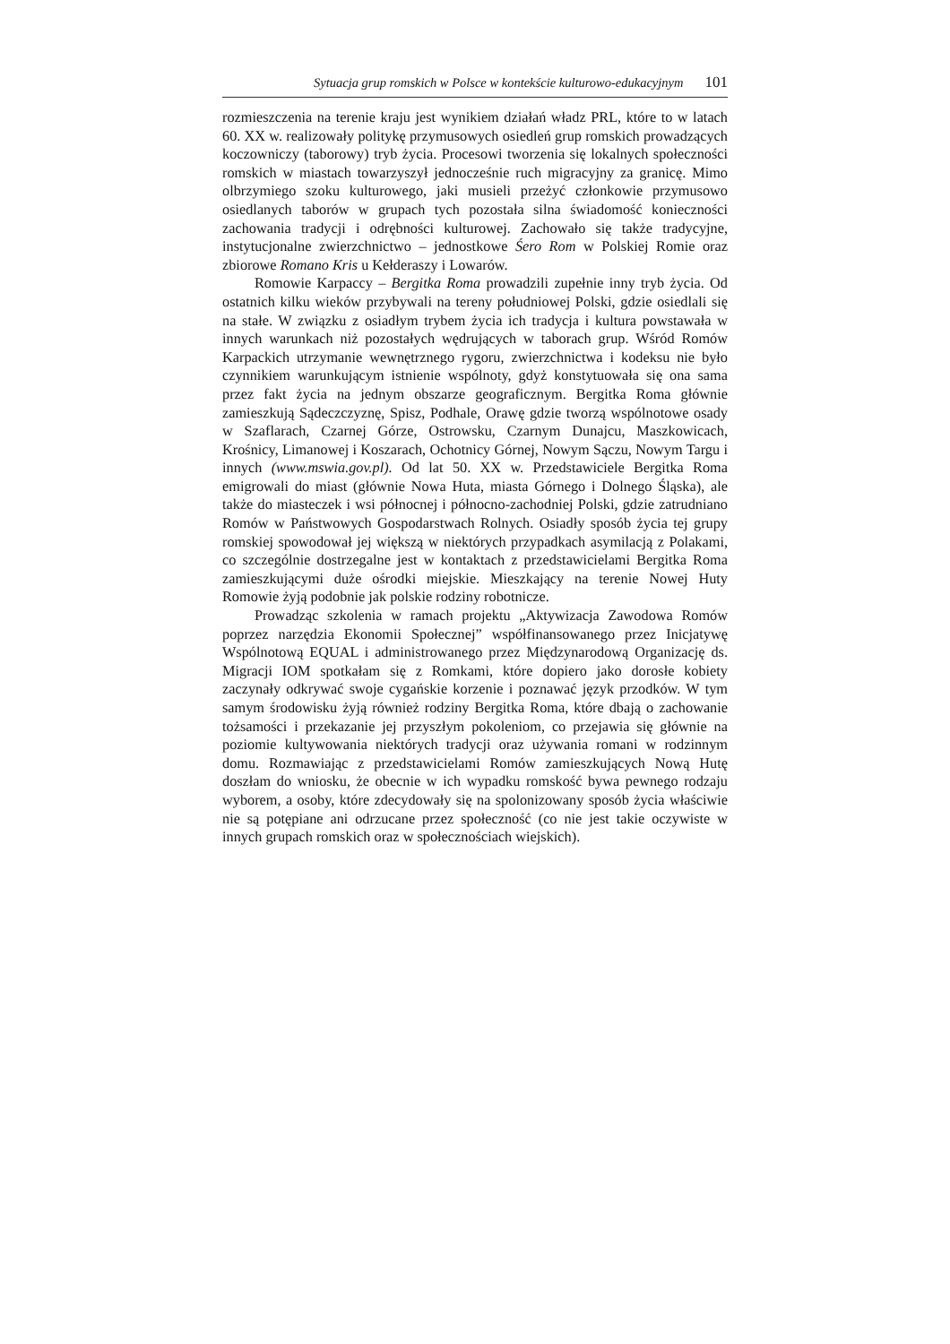Sytuacja grup romskich w Polsce w kontekście kulturowo-edukacyjnym 101
rozmieszczenia na terenie kraju jest wynikiem działań władz PRL, które to w latach 60. XX w. realizowały politykę przymusowych osiedleń grup romskich prowadzących koczowniczy (taborowy) tryb życia. Procesowi tworzenia się lokalnych społeczności romskich w miastach towarzyszył jednocześnie ruch migracyjny za granicę. Mimo olbrzymiego szoku kulturowego, jaki musieli przeżyć członkowie przymusowo osiedlanych taborów w grupach tych pozostała silna świadomość konieczności zachowania tradycji i odrębności kulturowej. Zachowało się także tradycyjne, instytucjonalne zwierzchnictwo – jednostkowe Śero Rom w Polskiej Romie oraz zbiorowe Romano Kris u Kełderaszy i Lowarów.
Romowie Karpaccy – Bergitka Roma prowadzili zupełnie inny tryb życia. Od ostatnich kilku wieków przybywali na tereny południowej Polski, gdzie osiedlali się na stałe. W związku z osiadłym trybem życia ich tradycja i kultura powstawała w innych warunkach niż pozostałych wędrujących w taborach grup. Wśród Romów Karpackich utrzymanie wewnętrznego rygoru, zwierzchnictwa i kodeksu nie było czynnikiem warunkującym istnienie wspólnoty, gdyż konstytuowała się ona sama przez fakt życia na jednym obszarze geograficznym. Bergitka Roma głównie zamieszkują Sądeczczyznę, Spisz, Podhale, Orawę gdzie tworzą wspólnotowe osady w Szaflarach, Czarnej Górze, Ostrowsku, Czarnym Dunajcu, Maszkowicach, Krośnicy, Limanowej i Koszarach, Ochotnicy Górnej, Nowym Sączu, Nowym Targu i innych (www.mswia.gov.pl). Od lat 50. XX w. Przedstawiciele Bergitka Roma emigrowali do miast (głównie Nowa Huta, miasta Górnego i Dolnego Śląska), ale także do miasteczek i wsi północnej i północno-zachodniej Polski, gdzie zatrudniano Romów w Państwowych Gospodarstwach Rolnych. Osiadły sposób życia tej grupy romskiej spowodował jej większą w niektórych przypadkach asymilacją z Polakami, co szczególnie dostrzegalne jest w kontaktach z przedstawicielami Bergitka Roma zamieszkującymi duże ośrodki miejskie. Mieszkający na terenie Nowej Huty Romowie żyją podobnie jak polskie rodziny robotnicze.
Prowadząc szkolenia w ramach projektu „Aktywizacja Zawodowa Romów poprzez narzędzia Ekonomii Społecznej” współfinansowanego przez Inicjatywę Wspólnotową EQUAL i administrowanego przez Międzynarodową Organizację ds. Migracji IOM spotkałam się z Romkami, które dopiero jako dorosłe kobiety zaczynały odkrywać swoje cygańskie korzenie i poznawać język przodków. W tym samym środowisku żyją również rodziny Bergitka Roma, które dbają o zachowanie tożsamości i przekazanie jej przyszłym pokoleniom, co przejawia się głównie na poziomie kultywowania niektórych tradycji oraz używania romani w rodzinnym domu. Rozmawiając z przedstawicielami Romów zamieszkujących Nową Hutę doszłam do wniosku, że obecnie w ich wypadku romskość bywa pewnego rodzaju wyborem, a osoby, które zdecydowały się na spolonizowany sposób życia właściwie nie są potępiane ani odrzucane przez społeczność (co nie jest takie oczywiste w innych grupach romskich oraz w społecznościach wiejskich).